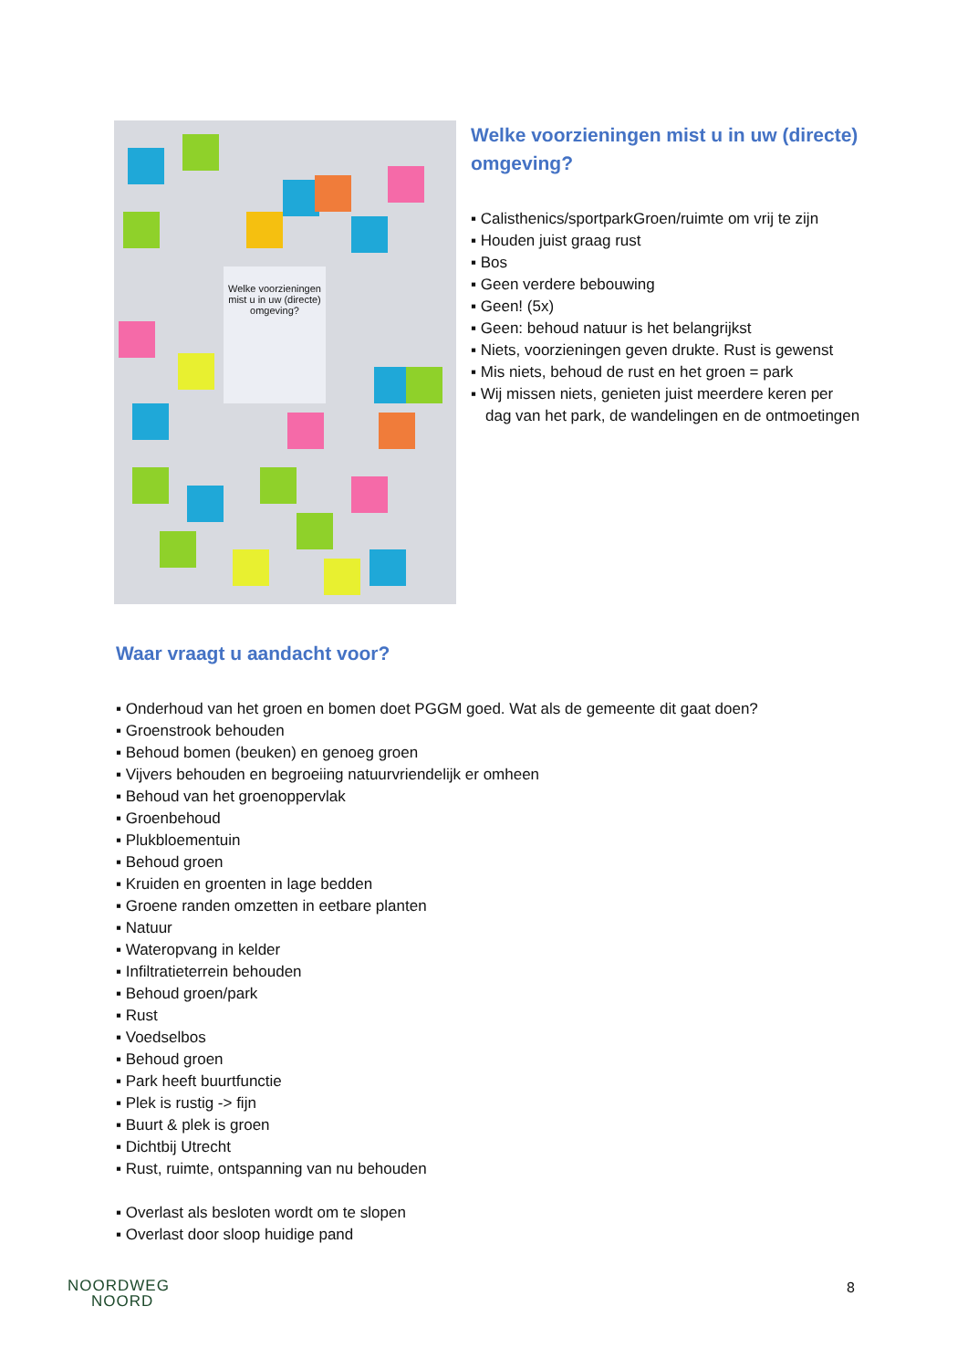Welke voorzieningen mist u in uw (directe) omgeving?
Welke voorzieningen mist u in uw (directe) omgeving?
▪ Calisthenics/sportparkGroen/ruimte om vrij te zijn
▪ Houden juist graag rust
▪ Bos
▪ Geen verdere bebouwing
▪ Geen! (5x)
▪ Geen: behoud natuur is het belangrijkst
▪ Niets, voorzieningen geven drukte. Rust is gewenst
▪ Mis niets, behoud de rust en het groen = park
▪ Wij missen niets, genieten juist meerdere keren per dag van het park, de wandelingen en de ontmoetingen
Waar vraagt u aandacht voor?
▪ Onderhoud van het groen en bomen doet PGGM goed. Wat als de gemeente dit gaat doen?
▪ Groenstrook behouden
▪ Behoud bomen (beuken) en genoeg groen
▪ Vijvers behouden en begroeiing natuurvriendelijk er omheen
▪ Behoud van het groenoppervlak
▪ Groenbehoud
▪ Plukbloementuin
▪ Behoud groen
▪ Kruiden en groenten in lage bedden
▪ Groene randen omzetten in eetbare planten
▪ Natuur
▪ Wateropvang in kelder
▪ Infiltratieterrein behouden
▪ Behoud groen/park
▪ Rust
▪ Voedselbos
▪ Behoud groen
▪ Park heeft buurtfunctie
▪ Plek is rustig -> fijn
▪ Buurt & plek is groen
▪ Dichtbij Utrecht
▪ Rust, ruimte, ontspanning van nu behouden
▪ Overlast als besloten wordt om te slopen
▪ Overlast door sloop huidige pand
NOORDWEG
NOORD
8